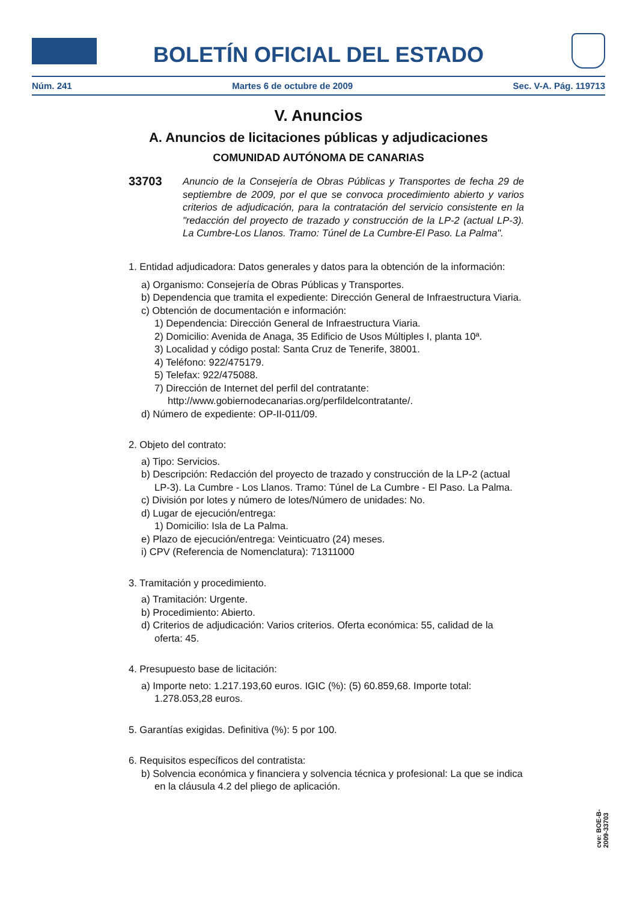BOLETÍN OFICIAL DEL ESTADO
Núm. 241 Martes 6 de octubre de 2009 Sec. V-A. Pág. 119713
V. Anuncios
A. Anuncios de licitaciones públicas y adjudicaciones
COMUNIDAD AUTÓNOMA DE CANARIAS
33703
Anuncio de la Consejería de Obras Públicas y Transportes de fecha 29 de septiembre de 2009, por el que se convoca procedimiento abierto y varios criterios de adjudicación, para la contratación del servicio consistente en la "redacción del proyecto de trazado y construcción de la LP-2 (actual LP-3). La Cumbre-Los Llanos. Tramo: Túnel de La Cumbre-El Paso. La Palma".
1. Entidad adjudicadora: Datos generales y datos para la obtención de la información:
a) Organismo: Consejería de Obras Públicas y Transportes.
b) Dependencia que tramita el expediente: Dirección General de Infraestructura Viaria.
c) Obtención de documentación e información:
1) Dependencia: Dirección General de Infraestructura Viaria.
2) Domicilio: Avenida de Anaga, 35 Edificio de Usos Múltiples I, planta 10ª.
3) Localidad y código postal: Santa Cruz de Tenerife, 38001.
4) Teléfono: 922/475179.
5) Telefax: 922/475088.
7) Dirección de Internet del perfil del contratante: http://www.gobiernodecanarias.org/perfildelcontratante/.
d) Número de expediente: OP-II-011/09.
2. Objeto del contrato:
a) Tipo: Servicios.
b) Descripción: Redacción del proyecto de trazado y construcción de la LP-2 (actual LP-3). La Cumbre - Los Llanos. Tramo: Túnel de La Cumbre - El Paso. La Palma.
c) División por lotes y número de lotes/Número de unidades: No.
d) Lugar de ejecución/entrega:
1) Domicilio: Isla de La Palma.
e) Plazo de ejecución/entrega: Veinticuatro (24) meses.
i) CPV (Referencia de Nomenclatura): 71311000
3. Tramitación y procedimiento.
a) Tramitación: Urgente.
b) Procedimiento: Abierto.
d) Criterios de adjudicación: Varios criterios. Oferta económica: 55, calidad de la oferta: 45.
4. Presupuesto base de licitación:
a) Importe neto: 1.217.193,60 euros. IGIC (%): (5) 60.859,68. Importe total: 1.278.053,28 euros.
5. Garantías exigidas. Definitiva (%): 5 por 100.
6. Requisitos específicos del contratista:
b) Solvencia económica y financiera y solvencia técnica y profesional: La que se indica en la cláusula 4.2 del pliego de aplicación.
cve: BOE-B-2009-33703